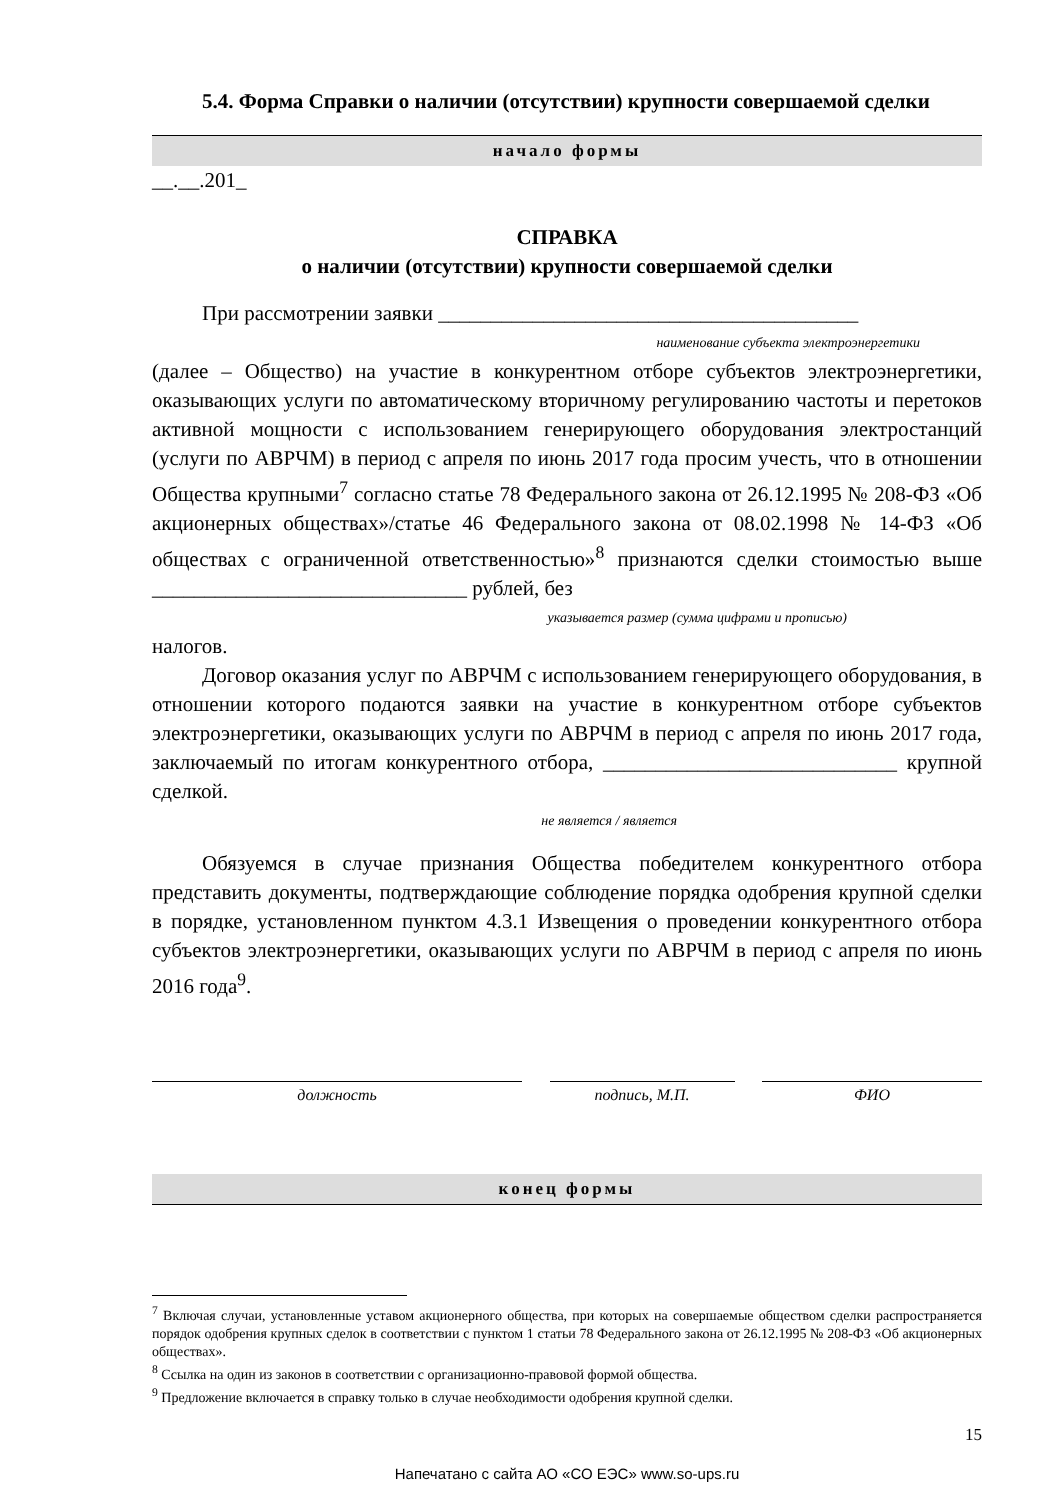5.4. Форма Справки о наличии (отсутствии) крупности совершаемой сделки
начало формы
__.__.201_
СПРАВКА
о наличии (отсутствии) крупности совершаемой сделки
При рассмотрении заявки ________________________________________
наименование субъекта электроэнергетики
(далее – Общество) на участие в конкурентном отборе субъектов электроэнергетики, оказывающих услуги по автоматическому вторичному регулированию частоты и перетоков активной мощности с использованием генерирующего оборудования электростанций (услуги по АВРЧМ) в период с апреля по июнь 2017 года просим учесть, что в отношении Общества крупными<sup>7</sup> согласно статье 78 Федерального закона от 26.12.1995 № 208-ФЗ «Об акционерных обществах»/статье 46 Федерального закона от 08.02.1998 № 14-ФЗ «Об обществах с ограниченной ответственностью»<sup>8</sup> признаются сделки стоимостью выше ______________________________ рублей, без
указывается размер (сумма цифрами и прописью)
налогов.
Договор оказания услуг по АВРЧМ с использованием генерирующего оборудования, в отношении которого подаются заявки на участие в конкурентном отборе субъектов электроэнергетики, оказывающих услуги по АВРЧМ в период с апреля по июнь 2017 года, заключаемый по итогам конкурентного отбора, ____________________________ крупной сделкой.
не является / является
Обязуемся в случае признания Общества победителем конкурентного отбора представить документы, подтверждающие соблюдение порядка одобрения крупной сделки в порядке, установленном пунктом 4.3.1 Извещения о проведении конкурентного отбора субъектов электроэнергетики, оказывающих услуги по АВРЧМ в период с апреля по июнь 2016 года<sup>9</sup>.
должность подпись, М.П. ФИО
конец формы
<sup>7</sup> Включая случаи, установленные уставом акционерного общества, при которых на совершаемые обществом сделки распространяется порядок одобрения крупных сделок в соответствии с пунктом 1 статьи 78 Федерального закона от 26.12.1995 № 208-ФЗ «Об акционерных обществах».
<sup>8</sup> Ссылка на один из законов в соответствии с организационно-правовой формой общества.
<sup>9</sup> Предложение включается в справку только в случае необходимости одобрения крупной сделки.
15
Напечатано с сайта АО «СО ЕЭС» www.so-ups.ru